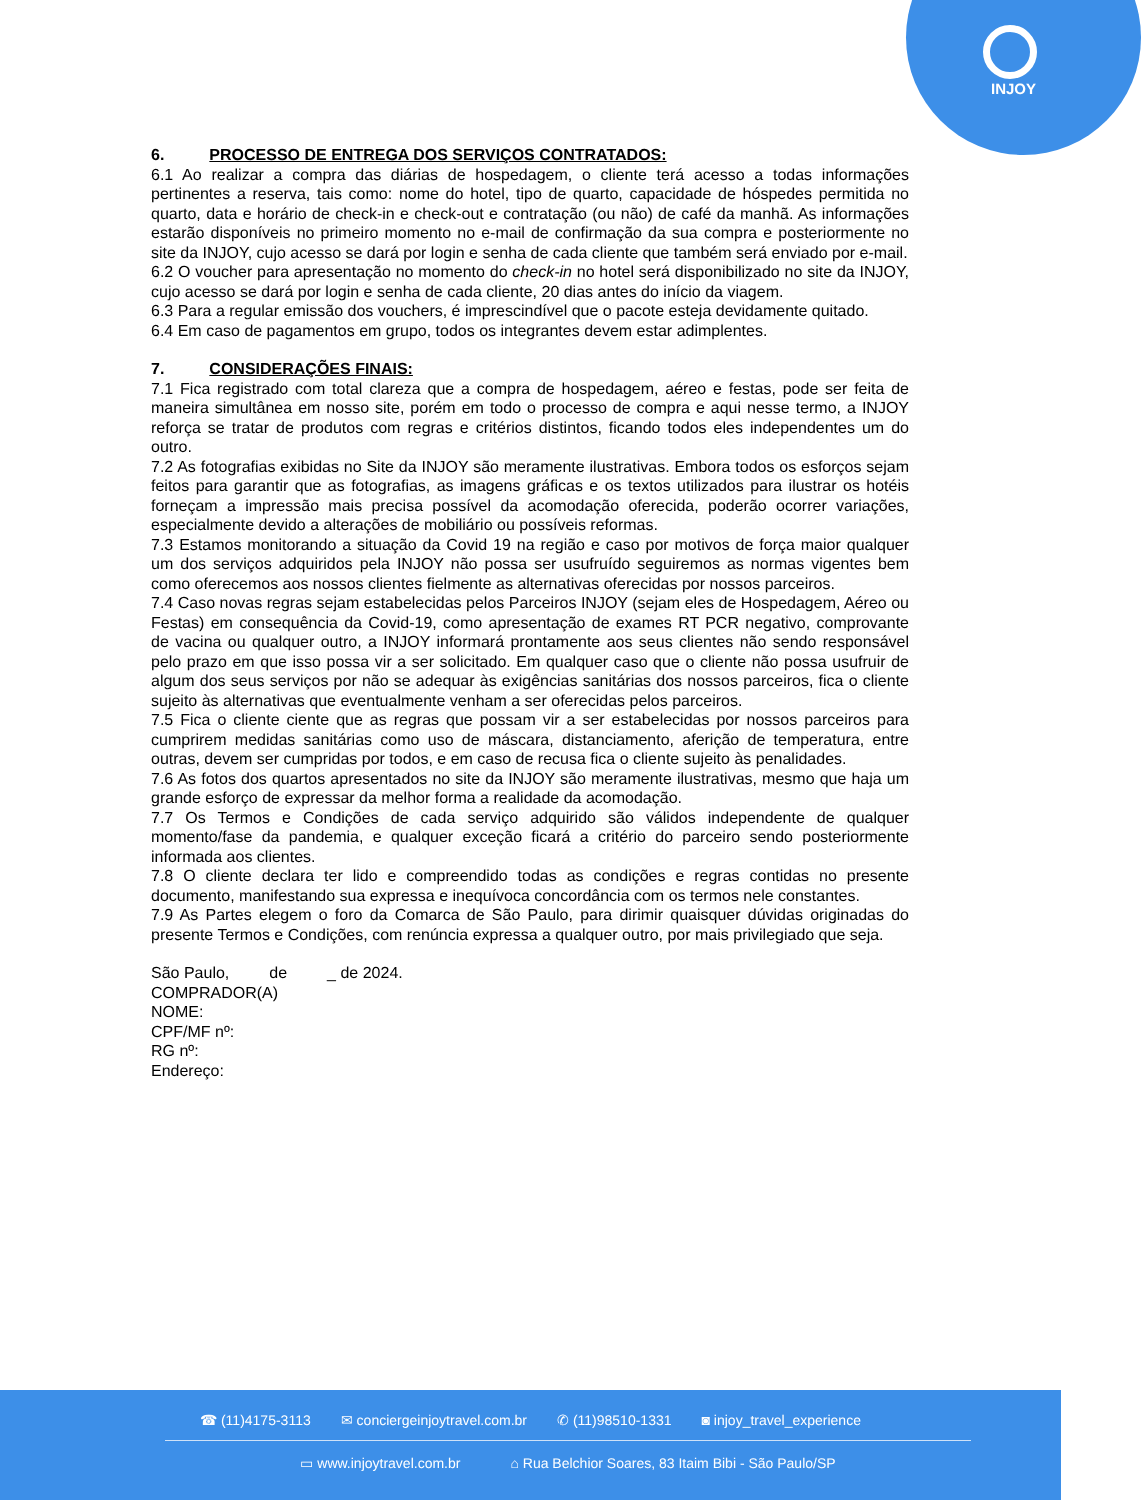INJOY
6. PROCESSO DE ENTREGA DOS SERVIÇOS CONTRATADOS:
6.1 Ao realizar a compra das diárias de hospedagem, o cliente terá acesso a todas informações pertinentes a reserva, tais como: nome do hotel, tipo de quarto, capacidade de hóspedes permitida no quarto, data e horário de check-in e check-out e contratação (ou não) de café da manhã. As informações estarão disponíveis no primeiro momento no e-mail de confirmação da sua compra e posteriormente no site da INJOY, cujo acesso se dará por login e senha de cada cliente que também será enviado por e-mail.
6.2 O voucher para apresentação no momento do check-in no hotel será disponibilizado no site da INJOY, cujo acesso se dará por login e senha de cada cliente, 20 dias antes do início da viagem.
6.3 Para a regular emissão dos vouchers, é imprescindível que o pacote esteja devidamente quitado.
6.4 Em caso de pagamentos em grupo, todos os integrantes devem estar adimplentes.
7. CONSIDERAÇÕES FINAIS:
7.1 Fica registrado com total clareza que a compra de hospedagem, aéreo e festas, pode ser feita de maneira simultânea em nosso site, porém em todo o processo de compra e aqui nesse termo, a INJOY reforça se tratar de produtos com regras e critérios distintos, ficando todos eles independentes um do outro.
7.2 As fotografias exibidas no Site da INJOY são meramente ilustrativas. Embora todos os esforços sejam feitos para garantir que as fotografias, as imagens gráficas e os textos utilizados para ilustrar os hotéis forneçam a impressão mais precisa possível da acomodação oferecida, poderão ocorrer variações, especialmente devido a alterações de mobiliário ou possíveis reformas.
7.3 Estamos monitorando a situação da Covid 19 na região e caso por motivos de força maior qualquer um dos serviços adquiridos pela INJOY não possa ser usufruído seguiremos as normas vigentes bem como oferecemos aos nossos clientes fielmente as alternativas oferecidas por nossos parceiros.
7.4 Caso novas regras sejam estabelecidas pelos Parceiros INJOY (sejam eles de Hospedagem, Aéreo ou Festas) em consequência da Covid-19, como apresentação de exames RT PCR negativo, comprovante de vacina ou qualquer outro, a INJOY informará prontamente aos seus clientes não sendo responsável pelo prazo em que isso possa vir a ser solicitado. Em qualquer caso que o cliente não possa usufruir de algum dos seus serviços por não se adequar às exigências sanitárias dos nossos parceiros, fica o cliente sujeito às alternativas que eventualmente venham a ser oferecidas pelos parceiros.
7.5 Fica o cliente ciente que as regras que possam vir a ser estabelecidas por nossos parceiros para cumprirem medidas sanitárias como uso de máscara, distanciamento, aferição de temperatura, entre outras, devem ser cumpridas por todos, e em caso de recusa fica o cliente sujeito às penalidades.
7.6 As fotos dos quartos apresentados no site da INJOY são meramente ilustrativas, mesmo que haja um grande esforço de expressar da melhor forma a realidade da acomodação.
7.7 Os Termos e Condições de cada serviço adquirido são válidos independente de qualquer momento/fase da pandemia, e qualquer exceção ficará a critério do parceiro sendo posteriormente informada aos clientes.
7.8 O cliente declara ter lido e compreendido todas as condições e regras contidas no presente documento, manifestando sua expressa e inequívoca concordância com os termos nele constantes.
7.9 As Partes elegem o foro da Comarca de São Paulo, para dirimir quaisquer dúvidas originadas do presente Termos e Condições, com renúncia expressa a qualquer outro, por mais privilegiado que seja.
São Paulo, de _ de 2024.
COMPRADOR(A)
NOME:
CPF/MF nº:
RG nº:
Endereço:
☎ (11)4175-3113 ✉ conciergeinjoytravel.com.br ✆ (11)98510-1331 ◙ injoy_travel_experience
▭ www.injoytravel.com.br ⌂ Rua Belchior Soares, 83 Itaim Bibi - São Paulo/SP